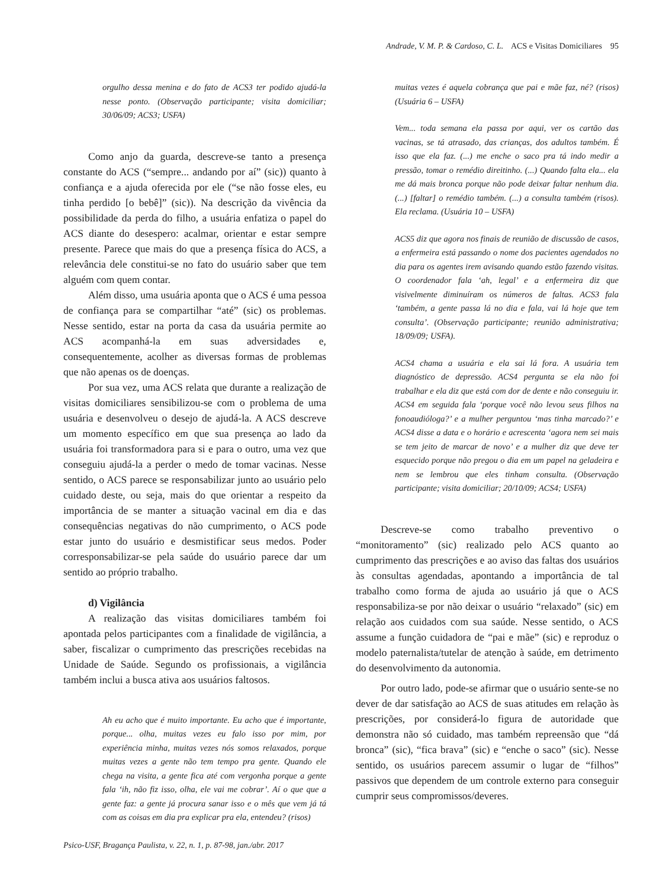Andrade, V. M. P. & Cardoso, C. L. ACS e Visitas Domiciliares 95
orgulho dessa menina e do fato de ACS3 ter podido ajudá-la nesse ponto. (Observação participante; visita domiciliar; 30/06/09; ACS3; USFA)
Como anjo da guarda, descreve-se tanto a presença constante do ACS (“sempre... andando por aí” (sic)) quanto à confiança e a ajuda oferecida por ele (“se não fosse eles, eu tinha perdido [o bebê]” (sic)). Na descrição da vivência da possibilidade da perda do filho, a usuária enfatiza o papel do ACS diante do desespero: acalmar, orientar e estar sempre presente. Parece que mais do que a presença física do ACS, a relevância dele constitui-se no fato do usuário saber que tem alguém com quem contar.
Além disso, uma usuária aponta que o ACS é uma pessoa de confiança para se compartilhar “até” (sic) os problemas. Nesse sentido, estar na porta da casa da usuária permite ao ACS acompanhá-la em suas adversidades e, consequentemente, acolher as diversas formas de problemas que não apenas os de doenças.
Por sua vez, uma ACS relata que durante a realização de visitas domiciliares sensibilizou-se com o problema de uma usuária e desenvolveu o desejo de ajudá-la. A ACS descreve um momento específico em que sua presença ao lado da usuária foi transformadora para si e para o outro, uma vez que conseguiu ajudá-la a perder o medo de tomar vacinas. Nesse sentido, o ACS parece se responsabilizar junto ao usuário pelo cuidado deste, ou seja, mais do que orientar a respeito da importância de se manter a situação vacinal em dia e das consequências negativas do não cumprimento, o ACS pode estar junto do usuário e desmistificar seus medos. Poder corresponsabilizar-se pela saúde do usuário parece dar um sentido ao próprio trabalho.
d) Vigilância
A realização das visitas domiciliares também foi apontada pelos participantes com a finalidade de vigilância, a saber, fiscalizar o cumprimento das prescrições recebidas na Unidade de Saúde. Segundo os profissionais, a vigilância também inclui a busca ativa aos usuários faltosos.
Ah eu acho que é muito importante. Eu acho que é importante, porque... olha, muitas vezes eu falo isso por mim, por experiência minha, muitas vezes nós somos relaxados, porque muitas vezes a gente não tem tempo pra gente. Quando ele chega na visita, a gente fica até com vergonha porque a gente fala ‘ih, não fiz isso, olha, ele vai me cobrar’. Aí o que que a gente faz: a gente já procura sanar isso e o mês que vem já tá com as coisas em dia pra explicar pra ela, entendeu? (risos)
Psico-USF, Bragança Paulista, v. 22, n. 1, p. 87-98, jan./abr. 2017
muitas vezes é aquela cobrança que pai e mãe faz, né? (risos) (Usuária 6 – USFA)
Vem... toda semana ela passa por aqui, ver os cartão das vacinas, se tá atrasado, das crianças, dos adultos também. É isso que ela faz. (...) me enche o saco pra tá indo medir a pressão, tomar o remédio direitinho. (...) Quando falta ela... ela me dá mais bronca porque não pode deixar faltar nenhum dia. (...) [faltar] o remédio também. (...) a consulta também (risos). Ela reclama. (Usuária 10 – USFA)
ACS5 diz que agora nos finais de reunião de discussão de casos, a enfermeira está passando o nome dos pacientes agendados no dia para os agentes irem avisando quando estão fazendo visitas. O coordenador fala ‘ah, legal’ e a enfermeira diz que visivelmente diminuíram os números de faltas. ACS3 fala ‘também, a gente passa lá no dia e fala, vai lá hoje que tem consulta’. (Observação participante; reunião administrativa; 18/09/09; USFA).
ACS4 chama a usuária e ela sai lá fora. A usuária tem diagnóstico de depressão. ACS4 pergunta se ela não foi trabalhar e ela diz que está com dor de dente e não conseguiu ir. ACS4 em seguida fala ‘porque você não levou seus filhos na fonoaudióloga?’ e a mulher perguntou ‘mas tinha marcado?’ e ACS4 disse a data e o horário e acrescenta ‘agora nem sei mais se tem jeito de marcar de novo’ e a mulher diz que deve ter esquecido porque não pregou o dia em um papel na geladeira e nem se lembrou que eles tinham consulta. (Observação participante; visita domiciliar; 20/10/09; ACS4; USFA)
Descreve-se como trabalho preventivo o “monitoramento” (sic) realizado pelo ACS quanto ao cumprimento das prescrições e ao aviso das faltas dos usuários às consultas agendadas, apontando a importância de tal trabalho como forma de ajuda ao usuário já que o ACS responsabiliza-se por não deixar o usuário “relaxado” (sic) em relação aos cuidados com sua saúde. Nesse sentido, o ACS assume a função cuidadora de “pai e mãe” (sic) e reproduz o modelo paternalista/tutelar de atenção à saúde, em detrimento do desenvolvimento da autonomia.
Por outro lado, pode-se afirmar que o usuário sente-se no dever de dar satisfação ao ACS de suas atitudes em relação às prescrições, por considerá-lo figura de autoridade que demonstra não só cuidado, mas também repreensão que “dá bronca” (sic), “fica brava” (sic) e “enche o saco” (sic). Nesse sentido, os usuários parecem assumir o lugar de “filhos” passivos que dependem de um controle externo para conseguir cumprir seus compromissos/deveres.